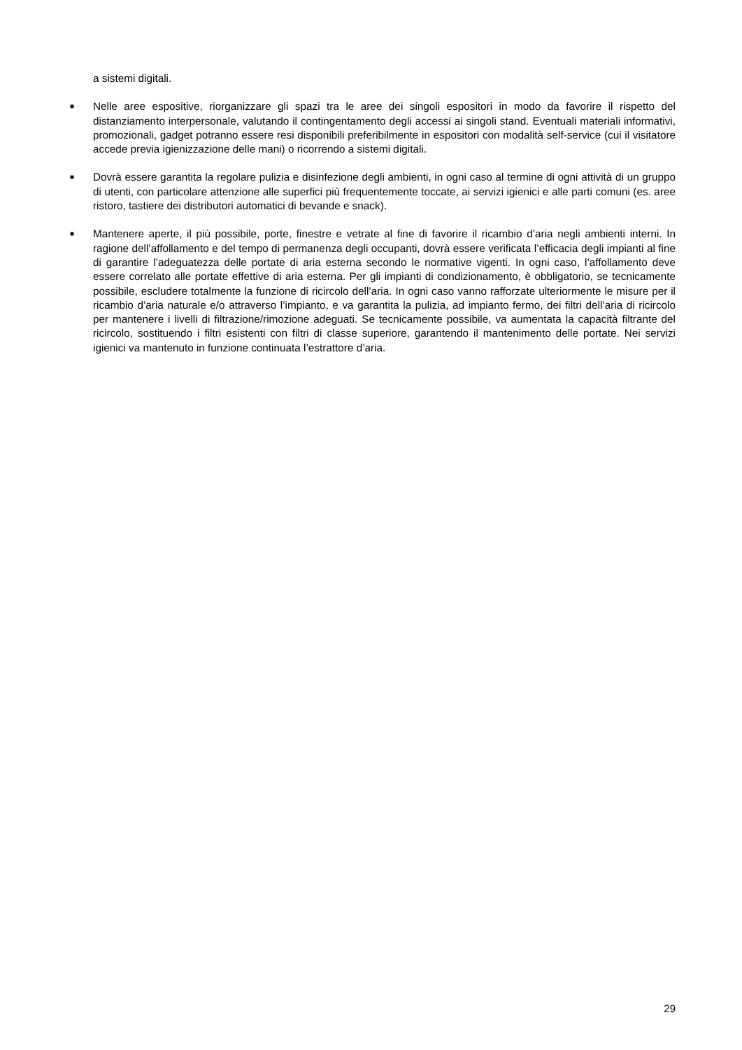a sistemi digitali.
■
Nelle aree espositive, riorganizzare gli spazi tra le aree dei singoli espositori in modo da favorire il rispetto del distanziamento interpersonale, valutando il contingentamento degli accessi ai singoli stand. Eventuali materiali informativi, promozionali, gadget potranno essere resi disponibili preferibilmente in espositori con modalità self-service (cui il visitatore accede previa igienizzazione delle mani) o ricorrendo a sistemi digitali.
■
Dovrà essere garantita la regolare pulizia e disinfezione degli ambienti, in ogni caso al termine di ogni attività di un gruppo di utenti, con particolare attenzione alle superfici più frequentemente toccate, ai servizi igienici e alle parti comuni (es. aree ristoro, tastiere dei distributori automatici di bevande e snack).
■
Mantenere aperte, il più possibile, porte, finestre e vetrate al fine di favorire il ricambio d’aria negli ambienti interni. In ragione dell’affollamento e del tempo di permanenza degli occupanti, dovrà essere verificata l’efficacia degli impianti al fine di garantire l’adeguatezza delle portate di aria esterna secondo le normative vigenti. In ogni caso, l’affollamento deve essere correlato alle portate effettive di aria esterna. Per gli impianti di condizionamento, è obbligatorio, se tecnicamente possibile, escludere totalmente la funzione di ricircolo dell’aria. In ogni caso vanno rafforzate ulteriormente le misure per il ricambio d’aria naturale e/o attraverso l’impianto, e va garantita la pulizia, ad impianto fermo, dei filtri dell’aria di ricircolo per mantenere i livelli di filtrazione/rimozione adeguati. Se tecnicamente possibile, va aumentata la capacità filtrante del ricircolo, sostituendo i filtri esistenti con filtri di classe superiore, garantendo il mantenimento delle portate. Nei servizi igienici va mantenuto in funzione continuata l’estrattore d’aria.
29